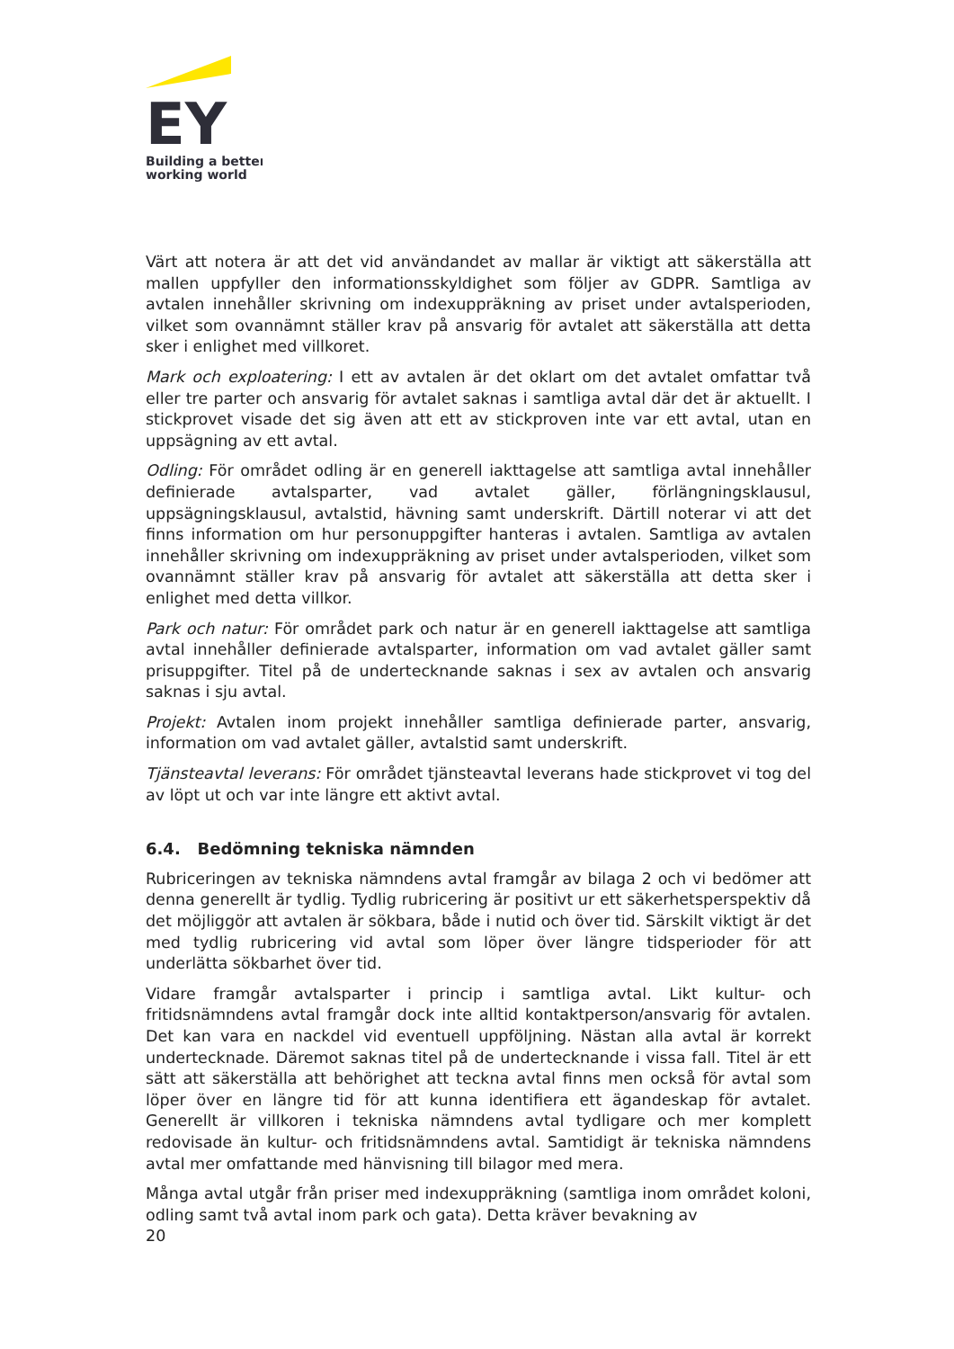EY
Building a better
working world
Värt att notera är att det vid användandet av mallar är viktigt att säkerställa att mallen uppfyller den informationsskyldighet som följer av GDPR. Samtliga av avtalen innehåller skrivning om indexuppräkning av priset under avtalsperioden, vilket som ovannämnt ställer krav på ansvarig för avtalet att säkerställa att detta sker i enlighet med villkoret.
Mark och exploatering: I ett av avtalen är det oklart om det avtalet omfattar två eller tre parter och ansvarig för avtalet saknas i samtliga avtal där det är aktuellt. I stickprovet visade det sig även att ett av stickproven inte var ett avtal, utan en uppsägning av ett avtal.
Odling: För området odling är en generell iakttagelse att samtliga avtal innehåller definierade avtalsparter, vad avtalet gäller, förlängningsklausul, uppsägningsklausul, avtalstid, hävning samt underskrift. Därtill noterar vi att det finns information om hur personuppgifter hanteras i avtalen. Samtliga av avtalen innehåller skrivning om indexuppräkning av priset under avtalsperioden, vilket som ovannämnt ställer krav på ansvarig för avtalet att säkerställa att detta sker i enlighet med detta villkor.
Park och natur: För området park och natur är en generell iakttagelse att samtliga avtal innehåller definierade avtalsparter, information om vad avtalet gäller samt prisuppgifter. Titel på de undertecknande saknas i sex av avtalen och ansvarig saknas i sju avtal.
Projekt: Avtalen inom projekt innehåller samtliga definierade parter, ansvarig, information om vad avtalet gäller, avtalstid samt underskrift.
Tjänsteavtal leverans: För området tjänsteavtal leverans hade stickprovet vi tog del av löpt ut och var inte längre ett aktivt avtal.
6.4. Bedömning tekniska nämnden
Rubriceringen av tekniska nämndens avtal framgår av bilaga 2 och vi bedömer att denna generellt är tydlig. Tydlig rubricering är positivt ur ett säkerhetsperspektiv då det möjliggör att avtalen är sökbara, både i nutid och över tid. Särskilt viktigt är det med tydlig rubricering vid avtal som löper över längre tidsperioder för att underlätta sökbarhet över tid.
Vidare framgår avtalsparter i princip i samtliga avtal. Likt kultur- och fritidsnämndens avtal framgår dock inte alltid kontaktperson/ansvarig för avtalen. Det kan vara en nackdel vid eventuell uppföljning. Nästan alla avtal är korrekt undertecknade. Däremot saknas titel på de undertecknande i vissa fall. Titel är ett sätt att säkerställa att behörighet att teckna avtal finns men också för avtal som löper över en längre tid för att kunna identifiera ett ägandeskap för avtalet. Generellt är villkoren i tekniska nämndens avtal tydligare och mer komplett redovisade än kultur- och fritidsnämndens avtal. Samtidigt är tekniska nämndens avtal mer omfattande med hänvisning till bilagor med mera.
Många avtal utgår från priser med indexuppräkning (samtliga inom området koloni, odling samt två avtal inom park och gata). Detta kräver bevakning av
20